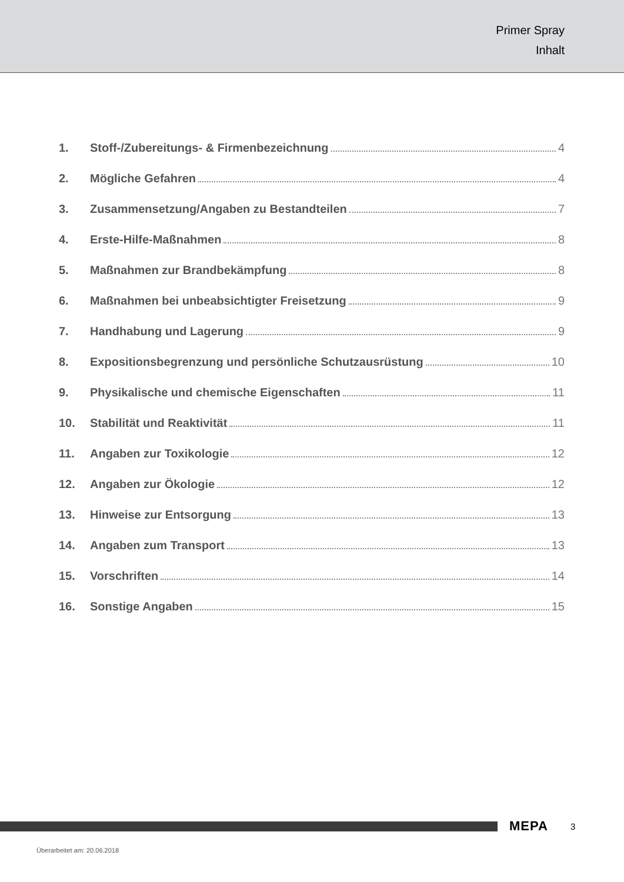Primer Spray
Inhalt
1. Stoff-/Zubereitungs- & Firmenbezeichnung 4
2. Mögliche Gefahren 4
3. Zusammensetzung/Angaben zu Bestandteilen 7
4. Erste-Hilfe-Maßnahmen 8
5. Maßnahmen zur Brandbekämpfung 8
6. Maßnahmen bei unbeabsichtigter Freisetzung 9
7. Handhabung und Lagerung 9
8. Expositionsbegrenzung und persönliche Schutzausrüstung 10
9. Physikalische und chemische Eigenschaften 11
10. Stabilität und Reaktivität 11
11. Angaben zur Toxikologie 12
12. Angaben zur Ökologie 12
13. Hinweise zur Entsorgung 13
14. Angaben zum Transport 13
15. Vorschriften 14
16. Sonstige Angaben 15
MEPA 3
Überarbeitet am: 20.06.2018